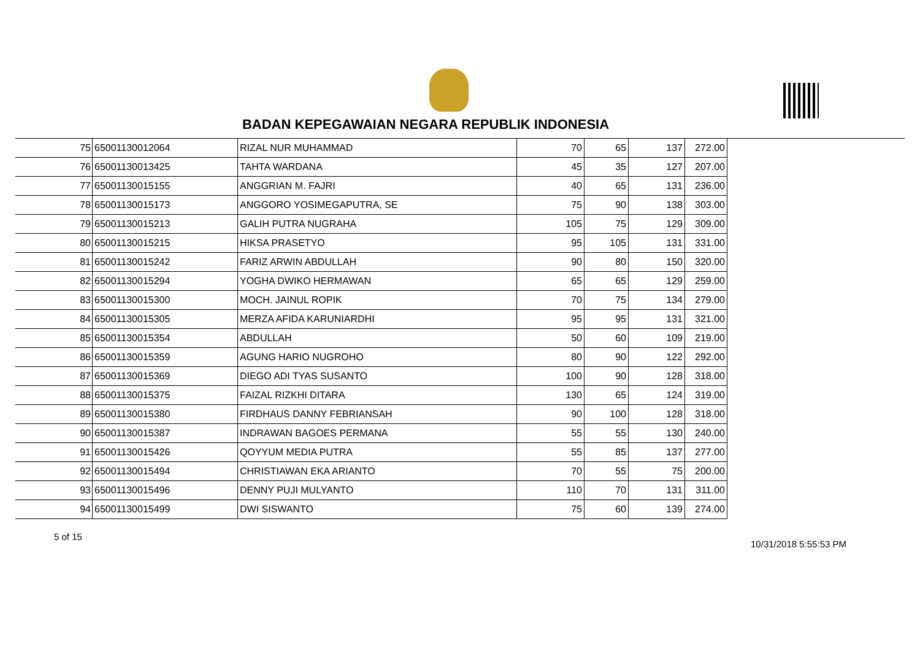BADAN KEPEGAWAIAN NEGARA REPUBLIK INDONESIA
| 75 | 65001130012064 | RIZAL NUR MUHAMMAD | 70 | 65 | 137 | 272.00 |
| 76 | 65001130013425 | TAHTA WARDANA | 45 | 35 | 127 | 207.00 |
| 77 | 65001130015155 | ANGGRIAN M. FAJRI | 40 | 65 | 131 | 236.00 |
| 78 | 65001130015173 | ANGGORO YOSIMEGAPUTRA, SE | 75 | 90 | 138 | 303.00 |
| 79 | 65001130015213 | GALIH PUTRA NUGRAHA | 105 | 75 | 129 | 309.00 |
| 80 | 65001130015215 | HIKSA PRASETYO | 95 | 105 | 131 | 331.00 |
| 81 | 65001130015242 | FARIZ ARWIN ABDULLAH | 90 | 80 | 150 | 320.00 |
| 82 | 65001130015294 | YOGHA DWIKO HERMAWAN | 65 | 65 | 129 | 259.00 |
| 83 | 65001130015300 | MOCH. JAINUL ROPIK | 70 | 75 | 134 | 279.00 |
| 84 | 65001130015305 | MERZA AFIDA KARUNIARDHI | 95 | 95 | 131 | 321.00 |
| 85 | 65001130015354 | ABDULLAH | 50 | 60 | 109 | 219.00 |
| 86 | 65001130015359 | AGUNG HARIO NUGROHO | 80 | 90 | 122 | 292.00 |
| 87 | 65001130015369 | DIEGO ADI TYAS SUSANTO | 100 | 90 | 128 | 318.00 |
| 88 | 65001130015375 | FAIZAL RIZKHI DITARA | 130 | 65 | 124 | 319.00 |
| 89 | 65001130015380 | FIRDHAUS DANNY FEBRIANSAH | 90 | 100 | 128 | 318.00 |
| 90 | 65001130015387 | INDRAWAN BAGOES PERMANA | 55 | 55 | 130 | 240.00 |
| 91 | 65001130015426 | QOYYUM MEDIA PUTRA | 55 | 85 | 137 | 277.00 |
| 92 | 65001130015494 | CHRISTIAWAN EKA ARIANTO | 70 | 55 | 75 | 200.00 |
| 93 | 65001130015496 | DENNY PUJI MULYANTO | 110 | 70 | 131 | 311.00 |
| 94 | 65001130015499 | DWI SISWANTO | 75 | 60 | 139 | 274.00 |
5 of 15 10/31/2018 5:55:53 PM